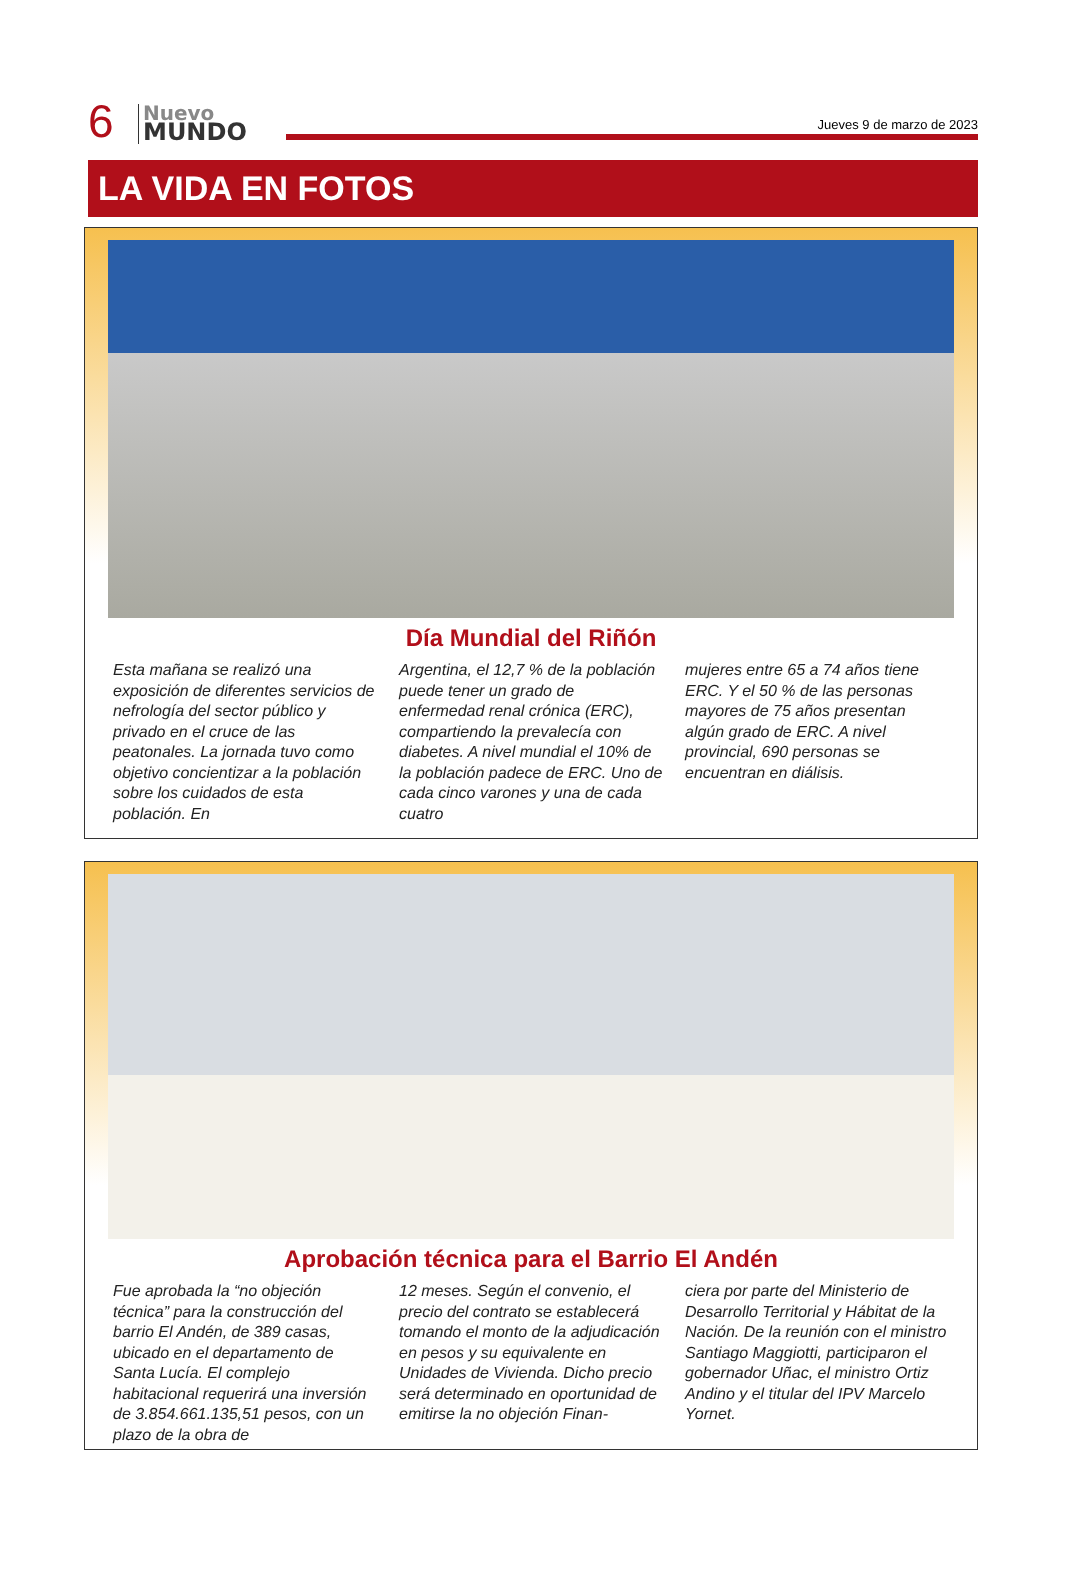6
Nuevo
MUNDO
Jueves 9 de marzo de 2023
LA VIDA EN FOTOS
Día Mundial del Riñón
Esta mañana se realizó una exposición de diferentes servicios de nefrología del sector público y privado en el cruce de las peatonales. La jornada tuvo como objetivo concientizar a la población sobre los cuidados de esta población. En
Argentina, el 12,7 % de la población puede tener un grado de enfermedad renal crónica (ERC), compartiendo la prevalecía con diabetes. A nivel mundial el 10% de la población padece de ERC. Uno de cada cinco varones y una de cada cuatro
mujeres entre 65 a 74 años tiene ERC. Y el 50 % de las personas mayores de 75 años presentan algún grado de ERC. A nivel provincial, 690 personas se encuentran en diálisis.
Aprobación técnica para el Barrio El Andén
Fue aprobada la “no objeción técnica” para la construcción del barrio El Andén, de 389 casas, ubicado en el departamento de Santa Lucía. El complejo habitacional requerirá una inversión de 3.854.661.135,51 pesos, con un plazo de la obra de
12 meses. Según el convenio, el precio del contrato se establecerá tomando el monto de la adjudicación en pesos y su equivalente en Unidades de Vivienda. Dicho precio será determinado en oportunidad de emitirse la no objeción Finan-
ciera por parte del Ministerio de Desarrollo Territorial y Hábitat de la Nación. De la reunión con el ministro Santiago Maggiotti, participaron el gobernador Uñac, el ministro Ortiz Andino y el titular del IPV Marcelo Yornet.